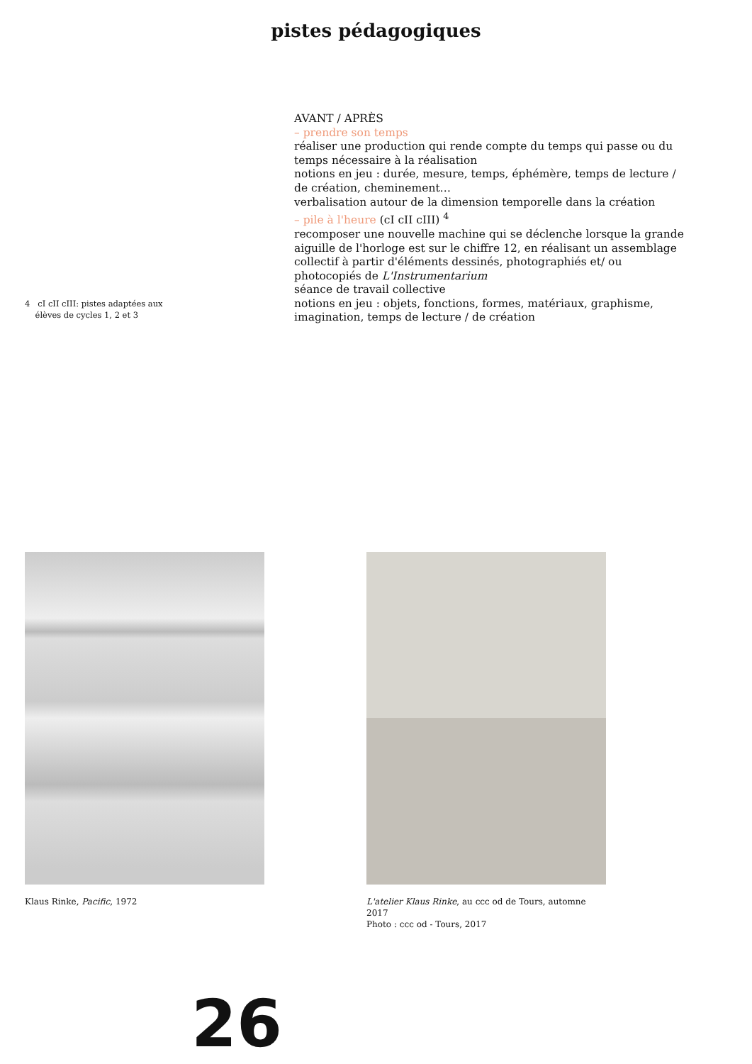pistes pédagogiques
4 cI cII cIII: pistes adaptées aux
élèves de cycles 1, 2 et 3
AVANT / APRÈS
– prendre son temps
réaliser une production qui rende compte du temps qui passe ou du temps nécessaire à la réalisation
notions en jeu : durée, mesure, temps, éphémère, temps de lecture / de création, cheminement…
verbalisation autour de la dimension temporelle dans la création
– pile à l'heure (cI cII cIII) <sup>4</sup>
recomposer une nouvelle machine qui se déclenche lorsque la grande aiguille de l'horloge est sur le chiffre 12, en réalisant un assemblage collectif à partir d'éléments dessinés, photographiés et/ ou photocopiés de L'Instrumentarium
séance de travail collective
notions en jeu : objets, fonctions, formes, matériaux, graphisme, imagination, temps de lecture / de création
Klaus Rinke, Pacific, 1972 L'atelier Klaus Rinke, au ccc od de Tours, automne 2017
Photo : ccc od - Tours, 2017
26